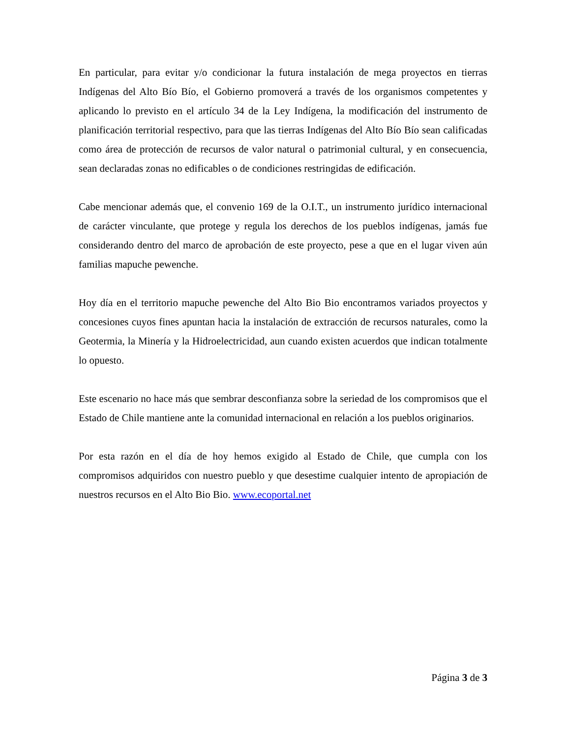En particular, para evitar y/o condicionar la futura instalación de mega proyectos en tierras Indígenas del Alto Bío Bío, el Gobierno promoverá a través de los organismos competentes y aplicando lo previsto en el artículo 34 de la Ley Indígena, la modificación del instrumento de planificación territorial respectivo, para que las tierras Indígenas del Alto Bío Bío sean calificadas como área de protección de recursos de valor natural o patrimonial cultural, y en consecuencia, sean declaradas zonas no edificables o de condiciones restringidas de edificación.
Cabe mencionar además que, el convenio 169 de la O.I.T., un instrumento jurídico internacional de carácter vinculante, que protege y regula los derechos de los pueblos indígenas, jamás fue considerando dentro del marco de aprobación de este proyecto, pese a que en el lugar viven aún familias mapuche pewenche.
Hoy día en el territorio mapuche pewenche del Alto Bio Bio encontramos variados proyectos y concesiones cuyos fines apuntan hacia la instalación de extracción de recursos naturales, como la Geotermia, la Minería y la Hidroelectricidad, aun cuando existen acuerdos que indican totalmente lo opuesto.
Este escenario no hace más que sembrar desconfianza sobre la seriedad de los compromisos que el Estado de Chile mantiene ante la comunidad internacional en relación a los pueblos originarios.
Por esta razón en el día de hoy hemos exigido al Estado de Chile, que cumpla con los compromisos adquiridos con nuestro pueblo y que desestime cualquier intento de apropiación de nuestros recursos en el Alto Bio Bio. www.ecoportal.net
Página 3 de 3